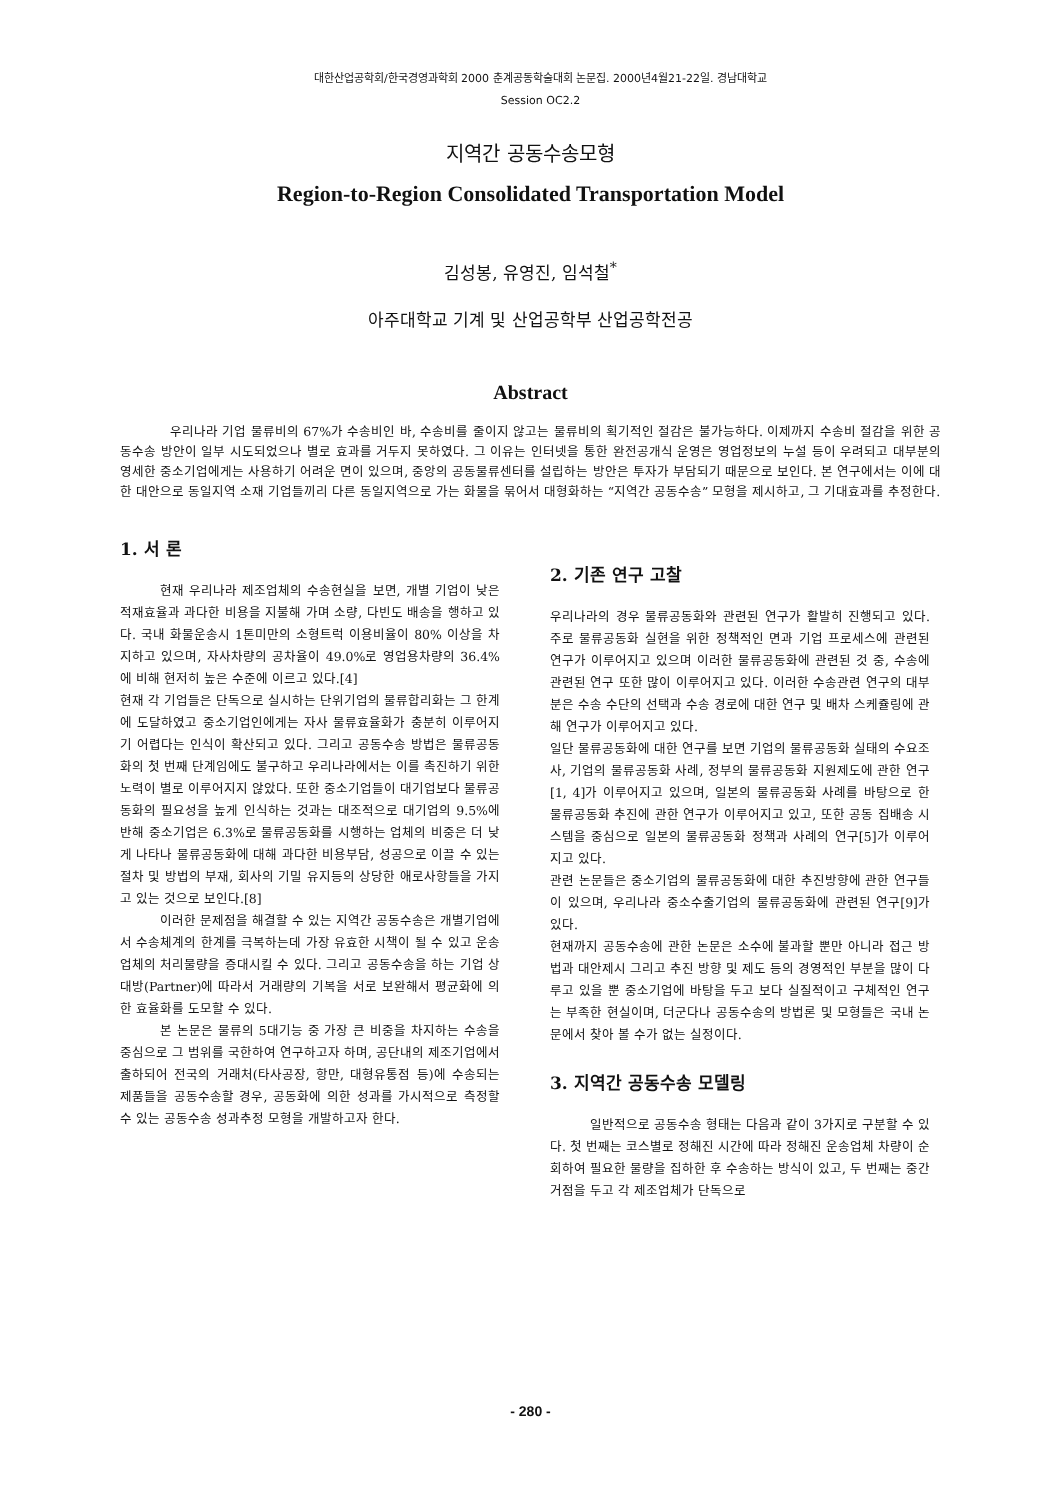대한산업공학회/한국경영과학회 2000 춘계공동학술대회 논문집. 2000년4월21-22일. 경남대학교
Session OC2.2
지역간 공동수송모형
Region-to-Region Consolidated Transportation Model
김성봉, 유영진, 임석철<sup>*</sup>
아주대학교 기계 및 산업공학부 산업공학전공
Abstract
우리나라 기업 물류비의 67%가 수송비인 바, 수송비를 줄이지 않고는 물류비의 획기적인 절감은 불가능하다. 이제까지 수송비 절감을 위한 공동수송 방안이 일부 시도되었으나 별로 효과를 거두지 못하였다. 그 이유는 인터넷을 통한 완전공개식 운영은 영업정보의 누설 등이 우려되고 대부분의 영세한 중소기업에게는 사용하기 어려운 면이 있으며, 중앙의 공동물류센터를 설립하는 방안은 투자가 부담되기 때문으로 보인다. 본 연구에서는 이에 대한 대안으로 동일지역 소재 기업들끼리 다른 동일지역으로 가는 화물을 묶어서 대형화하는 “지역간 공동수송” 모형을 제시하고, 그 기대효과를 추정한다.
1. 서 론
현재 우리나라 제조업체의 수송현실을 보면, 개별 기업이 낮은 적재효율과 과다한 비용을 지불해 가며 소량, 다빈도 배송을 행하고 있다. 국내 화물운송시 1톤미만의 소형트럭 이용비율이 80% 이상을 차지하고 있으며, 자사차량의 공차율이 49.0%로 영업용차량의 36.4%에 비해 현저히 높은 수준에 이르고 있다.[4]
현재 각 기업들은 단독으로 실시하는 단위기업의 물류합리화는 그 한계에 도달하였고 중소기업인에게는 자사 물류효율화가 충분히 이루어지기 어렵다는 인식이 확산되고 있다. 그리고 공동수송 방법은 물류공동화의 첫 번째 단계임에도 불구하고 우리나라에서는 이를 촉진하기 위한 노력이 별로 이루어지지 않았다. 또한 중소기업들이 대기업보다 물류공동화의 필요성을 높게 인식하는 것과는 대조적으로 대기업의 9.5%에 반해 중소기업은 6.3%로 물류공동화를 시행하는 업체의 비중은 더 낮게 나타나 물류공동화에 대해 과다한 비용부담, 성공으로 이끌 수 있는 절차 및 방법의 부재, 회사의 기밀 유지등의 상당한 애로사항들을 가지고 있는 것으로 보인다.[8]
이러한 문제점을 해결할 수 있는 지역간 공동수송은 개별기업에서 수송체계의 한계를 극복하는데 가장 유효한 시책이 될 수 있고 운송업체의 처리물량을 증대시킬 수 있다. 그리고 공동수송을 하는 기업 상대방(Partner)에 따라서 거래량의 기복을 서로 보완해서 평균화에 의한 효율화를 도모할 수 있다.
본 논문은 물류의 5대기능 중 가장 큰 비중을 차지하는 수송을 중심으로 그 범위를 국한하여 연구하고자 하며, 공단내의 제조기업에서 출하되어 전국의 거래처(타사공장, 항만, 대형유통점 등)에 수송되는 제품들을 공동수송할 경우, 공동화에 의한 성과를 가시적으로 측정할 수 있는 공동수송 성과추정 모형을 개발하고자 한다.
2. 기존 연구 고찰
우리나라의 경우 물류공동화와 관련된 연구가 활발히 진행되고 있다. 주로 물류공동화 실현을 위한 정책적인 면과 기업 프로세스에 관련된 연구가 이루어지고 있으며 이러한 물류공동화에 관련된 것 중, 수송에 관련된 연구 또한 많이 이루어지고 있다. 이러한 수송관련 연구의 대부분은 수송 수단의 선택과 수송 경로에 대한 연구 및 배차 스케쥴링에 관해 연구가 이루어지고 있다.
일단 물류공동화에 대한 연구를 보면 기업의 물류공동화 실태의 수요조사, 기업의 물류공동화 사례, 정부의 물류공동화 지원제도에 관한 연구[1, 4]가 이루어지고 있으며, 일본의 물류공동화 사례를 바탕으로 한 물류공동화 추진에 관한 연구가 이루어지고 있고, 또한 공동 집배송 시스템을 중심으로 일본의 물류공동화 정책과 사례의 연구[5]가 이루어지고 있다.
관련 논문들은 중소기업의 물류공동화에 대한 추진방향에 관한 연구들이 있으며, 우리나라 중소수출기업의 물류공동화에 관련된 연구[9]가 있다.
현재까지 공동수송에 관한 논문은 소수에 불과할 뿐만 아니라 접근 방법과 대안제시 그리고 추진 방향 및 제도 등의 경영적인 부분을 많이 다루고 있을 뿐 중소기업에 바탕을 두고 보다 실질적이고 구체적인 연구는 부족한 현실이며, 더군다나 공동수송의 방법론 및 모형들은 국내 논문에서 찾아 볼 수가 없는 실정이다.
3. 지역간 공동수송 모델링
일반적으로 공동수송 형태는 다음과 같이 3가지로 구분할 수 있다. 첫 번째는 코스별로 정해진 시간에 따라 정해진 운송업체 차량이 순회하여 필요한 물량을 집하한 후 수송하는 방식이 있고, 두 번째는 중간거점을 두고 각 제조업체가 단독으로
- 280 -